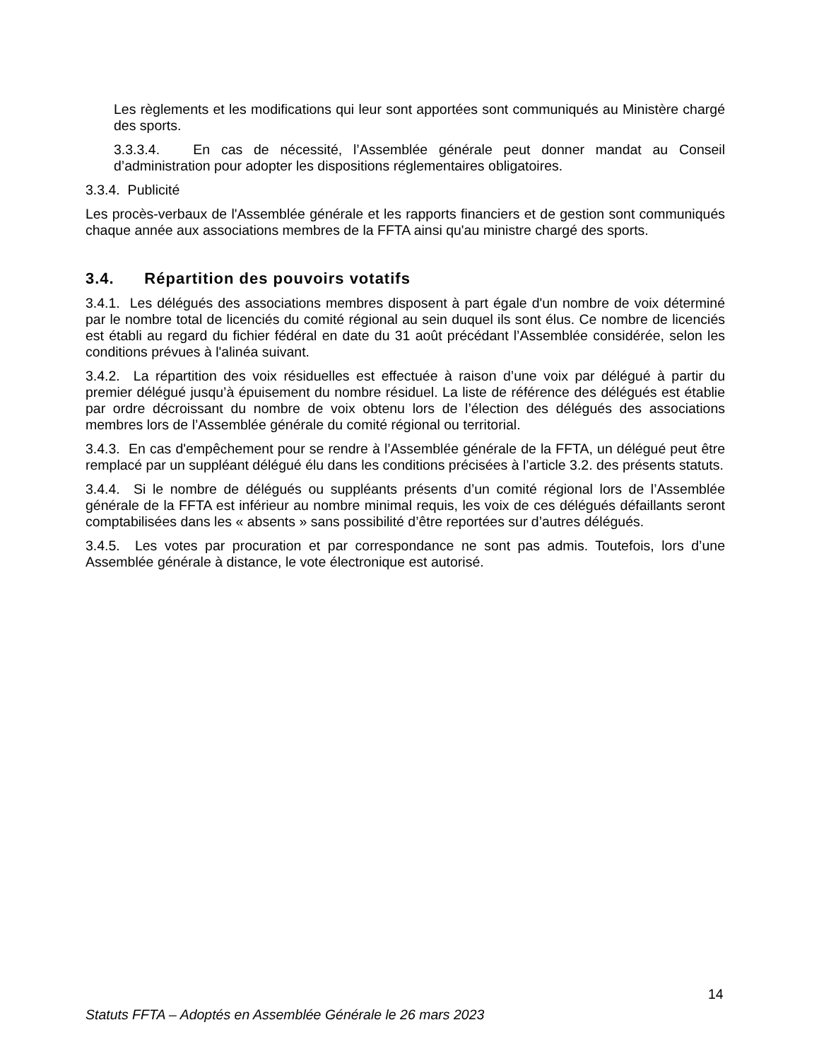Les règlements et les modifications qui leur sont apportées sont communiqués au Ministère chargé des sports.
3.3.3.4. En cas de nécessité, l’Assemblée générale peut donner mandat au Conseil d’administration pour adopter les dispositions réglementaires obligatoires.
3.3.4. Publicité
Les procès-verbaux de l'Assemblée générale et les rapports financiers et de gestion sont communiqués chaque année aux associations membres de la FFTA ainsi qu'au ministre chargé des sports.
3.4. Répartition des pouvoirs votatifs
3.4.1. Les délégués des associations membres disposent à part égale d'un nombre de voix déterminé par le nombre total de licenciés du comité régional au sein duquel ils sont élus. Ce nombre de licenciés est établi au regard du fichier fédéral en date du 31 août précédant l’Assemblée considérée, selon les conditions prévues à l'alinéa suivant.
3.4.2. La répartition des voix résiduelles est effectuée à raison d’une voix par délégué à partir du premier délégué jusqu’à épuisement du nombre résiduel. La liste de référence des délégués est établie par ordre décroissant du nombre de voix obtenu lors de l’élection des délégués des associations membres lors de l’Assemblée générale du comité régional ou territorial.
3.4.3. En cas d'empêchement pour se rendre à l’Assemblée générale de la FFTA, un délégué peut être remplacé par un suppléant délégué élu dans les conditions précisées à l’article 3.2. des présents statuts.
3.4.4. Si le nombre de délégués ou suppléants présents d’un comité régional lors de l’Assemblée générale de la FFTA est inférieur au nombre minimal requis, les voix de ces délégués défaillants seront comptabilisées dans les « absents » sans possibilité d’être reportées sur d’autres délégués.
3.4.5. Les votes par procuration et par correspondance ne sont pas admis. Toutefois, lors d’une Assemblée générale à distance, le vote électronique est autorisé.
14
Statuts FFTA – Adoptés en Assemblée Générale le 26 mars 2023